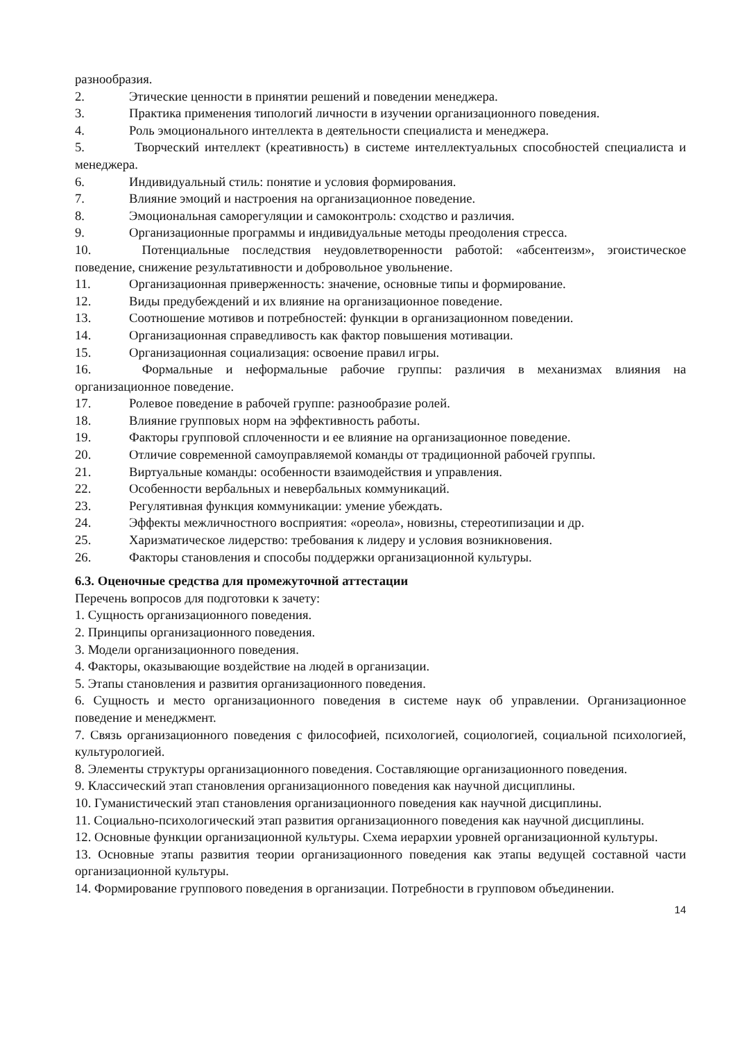разнообразия.
2. Этические ценности в принятии решений и поведении менеджера.
3. Практика применения типологий личности в изучении организационного поведения.
4. Роль эмоционального интеллекта в деятельности специалиста и менеджера.
5. Творческий интеллект (креативность) в системе интеллектуальных способностей специалиста и менеджера.
6. Индивидуальный стиль: понятие и условия формирования.
7. Влияние эмоций и настроения на организационное поведение.
8. Эмоциональная саморегуляции и самоконтроль: сходство и различия.
9. Организационные программы и индивидуальные методы преодоления стресса.
10. Потенциальные последствия неудовлетворенности работой: «абсентеизм», эгоистическое поведение, снижение результативности и добровольное увольнение.
11. Организационная приверженность: значение, основные типы и формирование.
12. Виды предубеждений и их влияние на организационное поведение.
13. Соотношение мотивов и потребностей: функции в организационном поведении.
14. Организационная справедливость как фактор повышения мотивации.
15. Организационная социализация: освоение правил игры.
16. Формальные и неформальные рабочие группы: различия в механизмах влияния на организационное поведение.
17. Ролевое поведение в рабочей группе: разнообразие ролей.
18. Влияние групповых норм на эффективность работы.
19. Факторы групповой сплоченности и ее влияние на организационное поведение.
20. Отличие современной самоуправляемой команды от традиционной рабочей группы.
21. Виртуальные команды: особенности взаимодействия и управления.
22. Особенности вербальных и невербальных коммуникаций.
23. Регулятивная функция коммуникации: умение убеждать.
24. Эффекты межличностного восприятия: «ореола», новизны, стереотипизации и др.
25. Харизматическое лидерство: требования к лидеру и условия возникновения.
26. Факторы становления и способы поддержки организационной культуры.
6.3. Оценочные средства для промежуточной аттестации
Перечень вопросов для подготовки к зачету:
1. Сущность организационного поведения.
2. Принципы организационного поведения.
3. Модели организационного поведения.
4. Факторы, оказывающие воздействие на людей в организации.
5. Этапы становления и развития организационного поведения.
6. Сущность и место организационного поведения в системе наук об управлении. Организационное поведение и менеджмент.
7. Связь организационного поведения с философией, психологией, социологией, социальной психологией, культурологией.
8. Элементы структуры организационного поведения. Составляющие организационного поведения.
9. Классический этап становления организационного поведения как научной дисциплины.
10. Гуманистический этап становления организационного поведения как научной дисциплины.
11. Социально-психологический этап развития организационного поведения как научной дисциплины.
12. Основные функции организационной культуры. Схема иерархии уровней организационной культуры.
13. Основные этапы развития теории организационного поведения как этапы ведущей составной части организационной культуры.
14. Формирование группового поведения в организации. Потребности в групповом объединении.
14